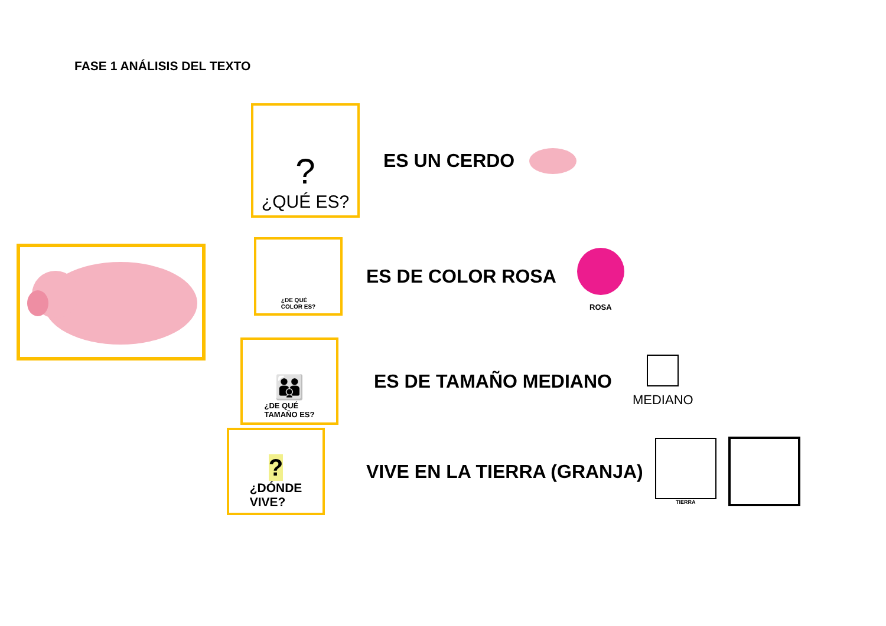FASE 1 ANÁLISIS DEL TEXTO
?
¿QUÉ ES?
ES UN CERDO
¿DE QUÉ
COLOR ES?
ES DE COLOR ROSA
ROSA
👪
¿DE QUÉ
TAMAÑO ES?
ES DE TAMAÑO MEDIANO
MEDIANO
?
¿DÓNDE
VIVE?
VIVE EN LA TIERRA (GRANJA)
TIERRA